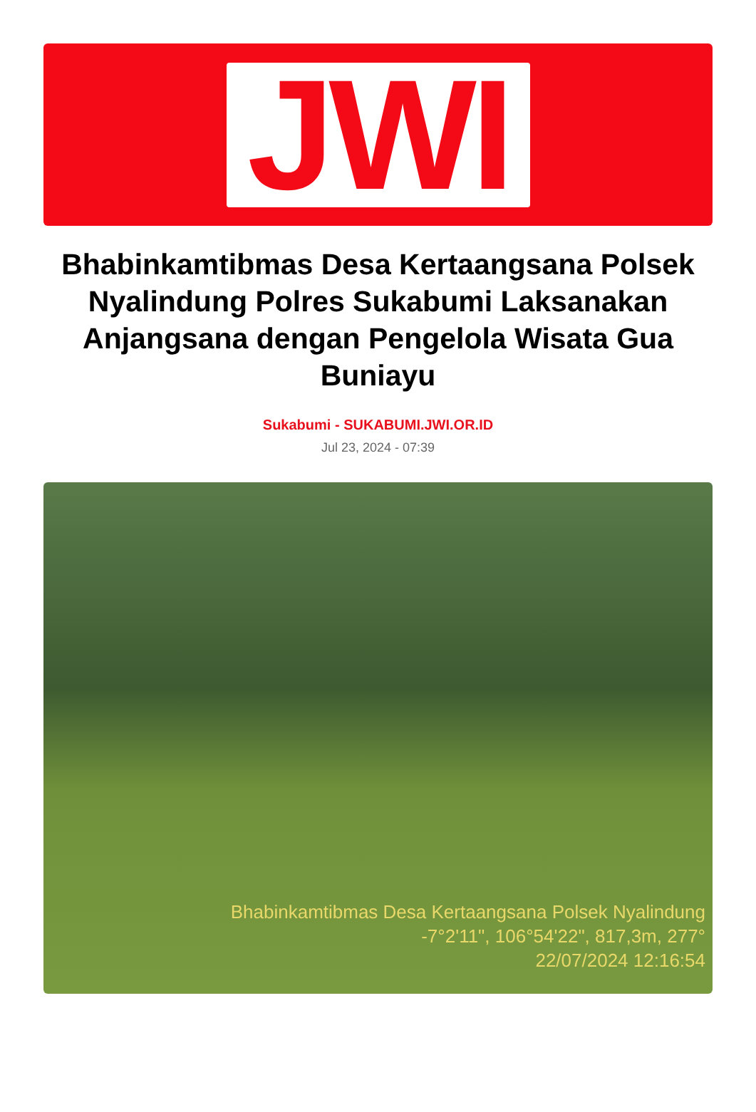JWI
Bhabinkamtibmas Desa Kertaangsana Polsek Nyalindung Polres Sukabumi Laksanakan Anjangsana dengan Pengelola Wisata Gua Buniayu
Sukabumi - SUKABUMI.JWI.OR.ID
Jul 23, 2024 - 07:39
Bhabinkamtibmas Desa Kertaangsana Polsek Nyalindung
-7°2'11", 106°54'22", 817,3m, 277°
22/07/2024 12:16:54